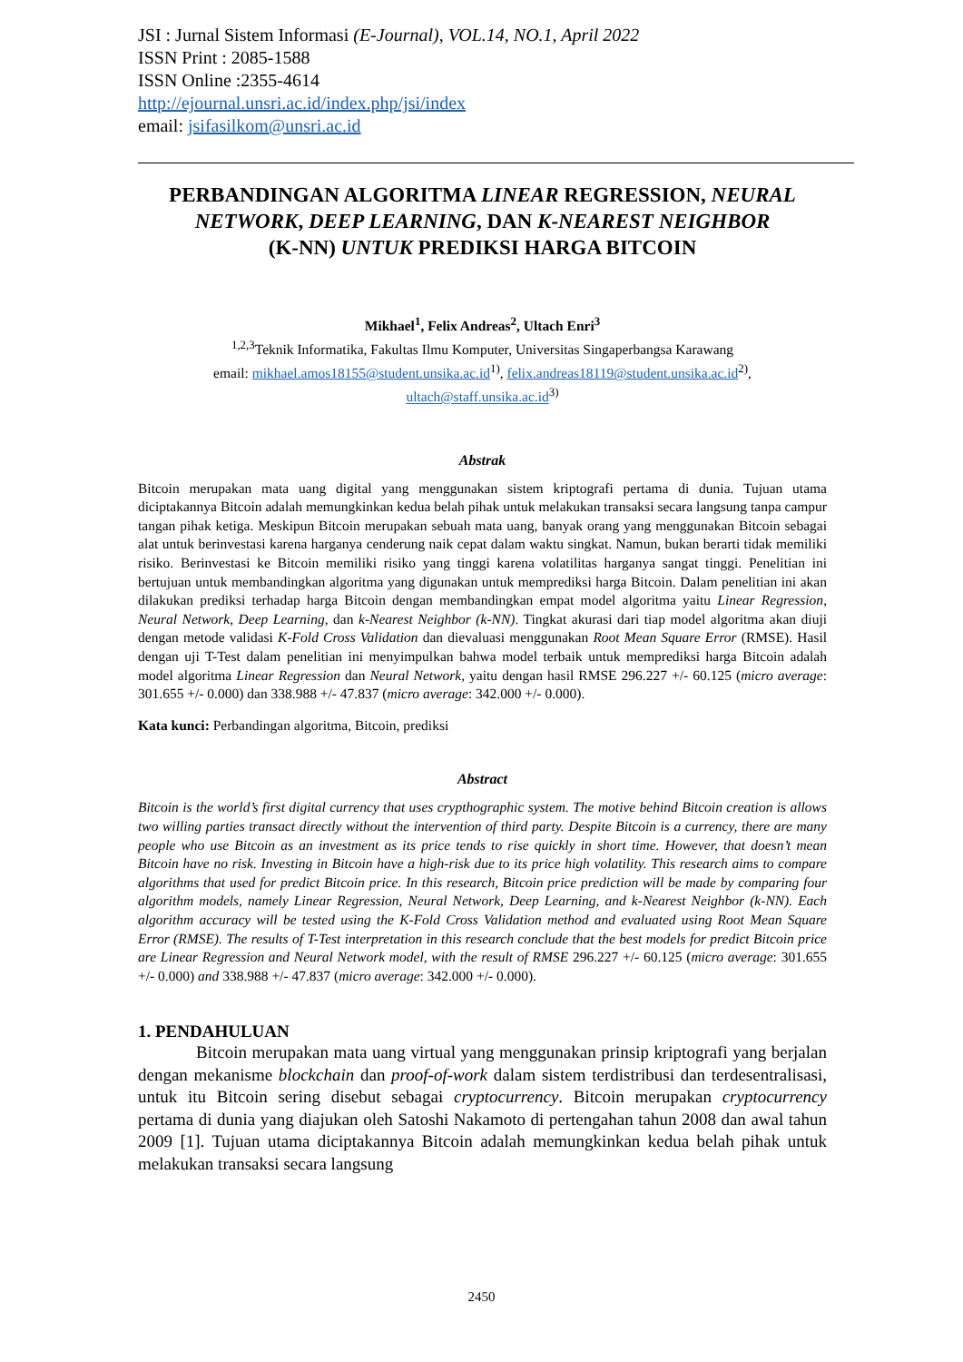JSI : Jurnal Sistem Informasi (E-Journal), VOL.14, NO.1, April 2022
ISSN Print : 2085-1588
ISSN Online :2355-4614
http://ejournal.unsri.ac.id/index.php/jsi/index
email: jsifasilkom@unsri.ac.id
PERBANDINGAN ALGORITMA LINEAR REGRESSION, NEURAL NETWORK, DEEP LEARNING, DAN K-NEAREST NEIGHBOR
(K-NN) UNTUK PREDIKSI HARGA BITCOIN
Mikhael<sup>1</sup>, Felix Andreas<sup>2</sup>, Ultach Enri<sup>3</sup>
<sup>1,2,3</sup>Teknik Informatika, Fakultas Ilmu Komputer, Universitas Singaperbangsa Karawang
email: mikhael.amos18155@student.unsika.ac.id<sup>1)</sup>, felix.andreas18119@student.unsika.ac.id<sup>2)</sup>,
ultach@staff.unsika.ac.id<sup>3)</sup>
Abstrak
Bitcoin merupakan mata uang digital yang menggunakan sistem kriptografi pertama di dunia. Tujuan utama diciptakannya Bitcoin adalah memungkinkan kedua belah pihak untuk melakukan transaksi secara langsung tanpa campur tangan pihak ketiga. Meskipun Bitcoin merupakan sebuah mata uang, banyak orang yang menggunakan Bitcoin sebagai alat untuk berinvestasi karena harganya cenderung naik cepat dalam waktu singkat. Namun, bukan berarti tidak memiliki risiko. Berinvestasi ke Bitcoin memiliki risiko yang tinggi karena volatilitas harganya sangat tinggi. Penelitian ini bertujuan untuk membandingkan algoritma yang digunakan untuk memprediksi harga Bitcoin. Dalam penelitian ini akan dilakukan prediksi terhadap harga Bitcoin dengan membandingkan empat model algoritma yaitu Linear Regression, Neural Network, Deep Learning, dan k-Nearest Neighbor (k-NN). Tingkat akurasi dari tiap model algoritma akan diuji dengan metode validasi K-Fold Cross Validation dan dievaluasi menggunakan Root Mean Square Error (RMSE). Hasil dengan uji T-Test dalam penelitian ini menyimpulkan bahwa model terbaik untuk memprediksi harga Bitcoin adalah model algoritma Linear Regression dan Neural Network, yaitu dengan hasil RMSE 296.227 +/- 60.125 (micro average: 301.655 +/- 0.000) dan 338.988 +/- 47.837 (micro average: 342.000 +/- 0.000).
Kata kunci: Perbandingan algoritma, Bitcoin, prediksi
Abstract
Bitcoin is the world’s first digital currency that uses crypthographic system. The motive behind Bitcoin creation is allows two willing parties transact directly without the intervention of third party. Despite Bitcoin is a currency, there are many people who use Bitcoin as an investment as its price tends to rise quickly in short time. However, that doesn’t mean Bitcoin have no risk. Investing in Bitcoin have a high-risk due to its price high volatility. This research aims to compare algorithms that used for predict Bitcoin price. In this research, Bitcoin price prediction will be made by comparing four algorithm models, namely Linear Regression, Neural Network, Deep Learning, and k-Nearest Neighbor (k-NN). Each algorithm accuracy will be tested using the K-Fold Cross Validation method and evaluated using Root Mean Square Error (RMSE). The results of T-Test interpretation in this research conclude that the best models for predict Bitcoin price are Linear Regression and Neural Network model, with the result of RMSE 296.227 +/- 60.125 (micro average: 301.655 +/- 0.000) and 338.988 +/- 47.837 (micro average: 342.000 +/- 0.000).
1. PENDAHULUAN
Bitcoin merupakan mata uang virtual yang menggunakan prinsip kriptografi yang berjalan dengan mekanisme blockchain dan proof-of-work dalam sistem terdistribusi dan terdesentralisasi, untuk itu Bitcoin sering disebut sebagai cryptocurrency. Bitcoin merupakan cryptocurrency pertama di dunia yang diajukan oleh Satoshi Nakamoto di pertengahan tahun 2008 dan awal tahun 2009 [1]. Tujuan utama diciptakannya Bitcoin adalah memungkinkan kedua belah pihak untuk melakukan transaksi secara langsung
2450